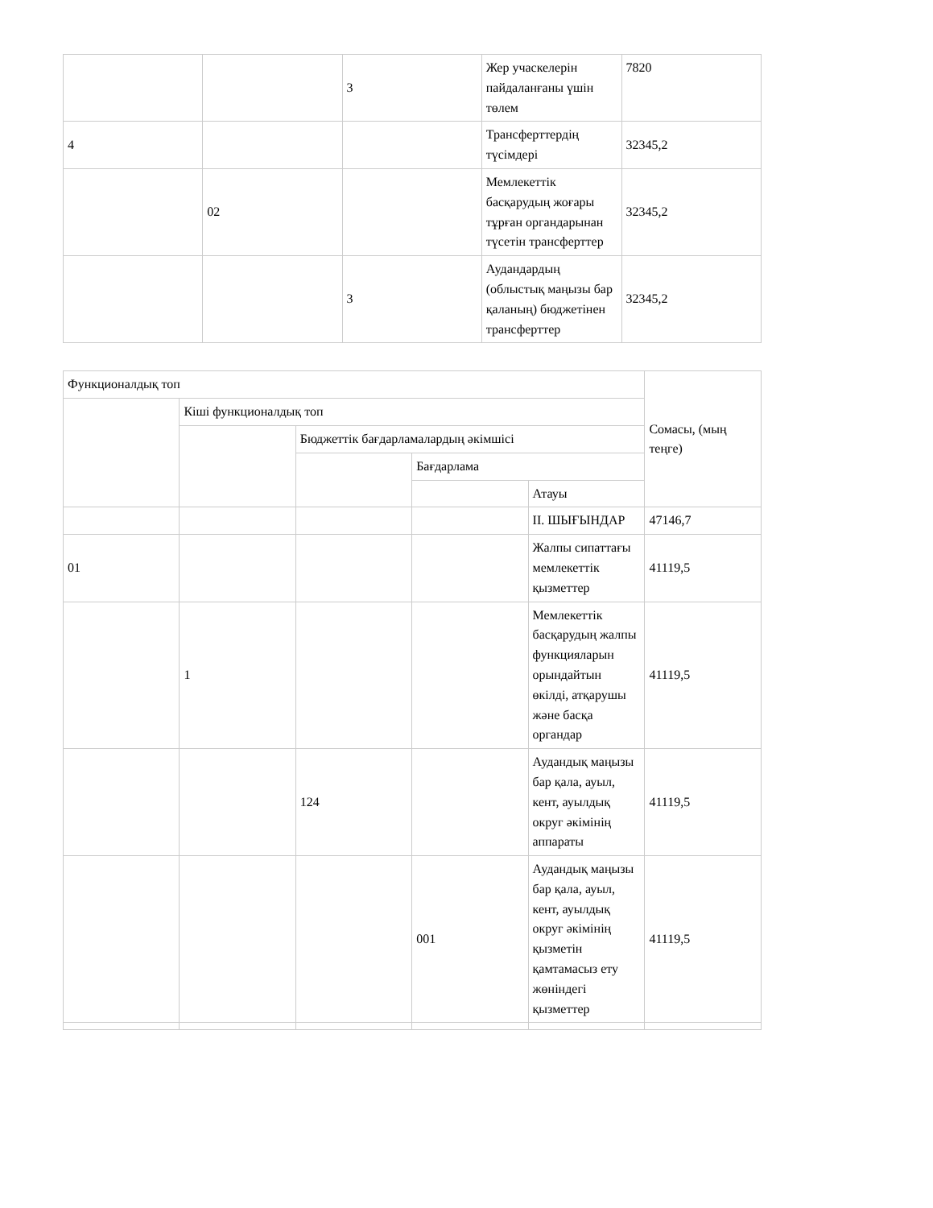| | | 3 | Жер учаскелерін пайдаланғаны үшін төлем | 7820 |
| 4 | | | Трансферттердің түсімдері | 32345,2 |
| | 02 | | Мемлекеттік басқарудың жоғары тұрған органдарынан түсетін трансферттер | 32345,2 |
| | | 3 | Аудандардың (облыстық маңызы бар қаланың) бюджетінен трансферттер | 32345,2 |
| Функционалдық топ | | | | | Сомасы, (мың теңге) |
| | Кіші функционалдық топ | | | | |
| | | Бюджеттік бағдарламалардың әкімшісі | | | |
| | | | Бағдарлама | | |
| | | | | Атауы | |
| | | | | II. ШЫҒЫНДАР | 47146,7 |
| 01 | | | | Жалпы сипаттағы мемлекеттік қызметтер | 41119,5 |
| | 1 | | | Мемлекеттік басқарудың жалпы функцияларын орындайтын өкілді, атқарушы және басқа органдар | 41119,5 |
| | | 124 | | Аудандық маңызы бар қала, ауыл, кент, ауылдық округ әкімінің аппараты | 41119,5 |
| | | | 001 | Аудандық маңызы бар қала, ауыл, кент, ауылдық округ әкімінің қызметін қамтамасыз ету жөніндегі қызметтер | 41119,5 |